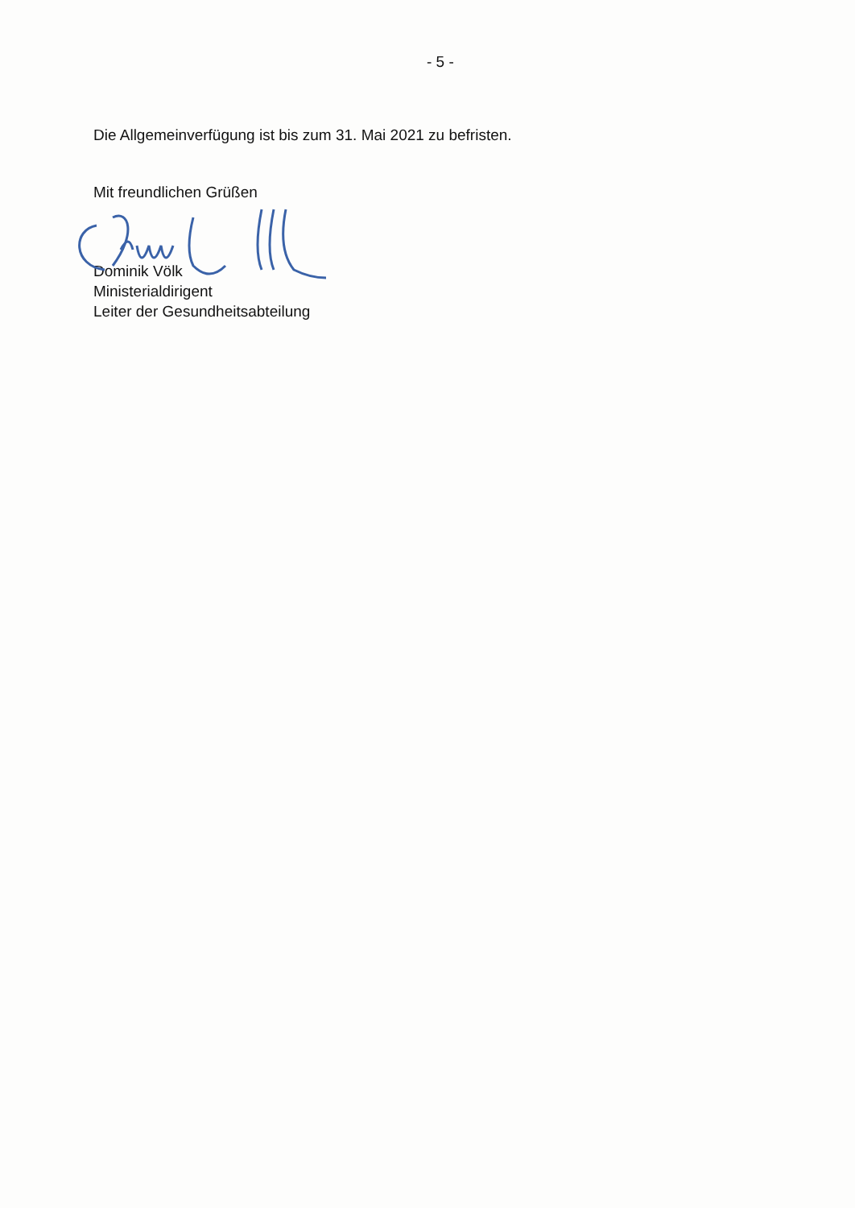- 5 -
Die Allgemeinverfügung ist bis zum 31. Mai 2021 zu befristen.
Mit freundlichen Grüßen
Dominik Völk
Ministerialdirigent
Leiter der Gesundheitsabteilung